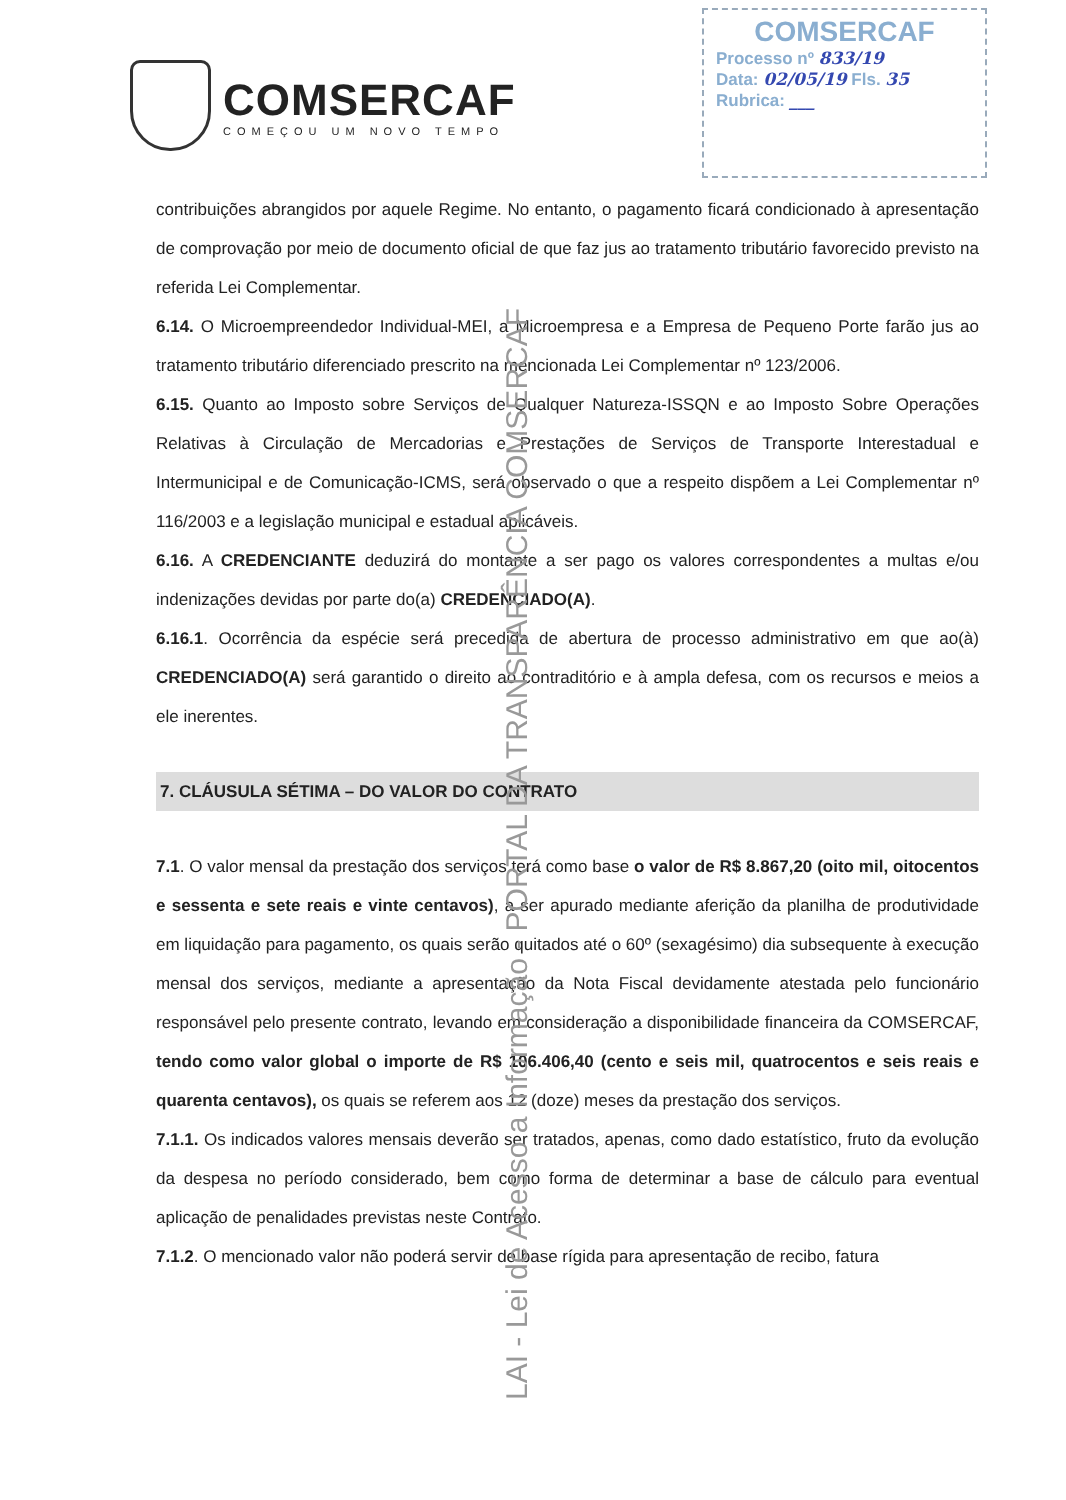COMSERCAF
COMEÇOU UM NOVO TEMPO
COMSERCAF
Processo nº 833/19
Data: 02/05/19 Fls. 35
Rubrica: ___
contribuições abrangidos por aquele Regime. No entanto, o pagamento ficará condicionado à apresentação de comprovação por meio de documento oficial de que faz jus ao tratamento tributário favorecido previsto na referida Lei Complementar.
6.14. O Microempreendedor Individual-MEI, a Microempresa e a Empresa de Pequeno Porte farão jus ao tratamento tributário diferenciado prescrito na mencionada Lei Complementar nº 123/2006.
6.15. Quanto ao Imposto sobre Serviços de Qualquer Natureza-ISSQN e ao Imposto Sobre Operações Relativas à Circulação de Mercadorias e Prestações de Serviços de Transporte Interestadual e Intermunicipal e de Comunicação-ICMS, será observado o que a respeito dispõem a Lei Complementar nº 116/2003 e a legislação municipal e estadual aplicáveis.
6.16. A CREDENCIANTE deduzirá do montante a ser pago os valores correspondentes a multas e/ou indenizações devidas por parte do(a) CREDENCIADO(A).
6.16.1. Ocorrência da espécie será precedida de abertura de processo administrativo em que ao(à) CREDENCIADO(A) será garantido o direito ao contraditório e à ampla defesa, com os recursos e meios a ele inerentes.
7. CLÁUSULA SÉTIMA – DO VALOR DO CONTRATO
7.1. O valor mensal da prestação dos serviços terá como base o valor de R$ 8.867,20 (oito mil, oitocentos e sessenta e sete reais e vinte centavos), a ser apurado mediante aferição da planilha de produtividade em liquidação para pagamento, os quais serão quitados até o 60º (sexagésimo) dia subsequente à execução mensal dos serviços, mediante a apresentação da Nota Fiscal devidamente atestada pelo funcionário responsável pelo presente contrato, levando em consideração a disponibilidade financeira da COMSERCAF, tendo como valor global o importe de R$ 106.406,40 (cento e seis mil, quatrocentos e seis reais e quarenta centavos), os quais se referem aos 12 (doze) meses da prestação dos serviços.
7.1.1. Os indicados valores mensais deverão ser tratados, apenas, como dado estatístico, fruto da evolução da despesa no período considerado, bem como forma de determinar a base de cálculo para eventual aplicação de penalidades previstas neste Contrato.
7.1.2. O mencionado valor não poderá servir de base rígida para apresentação de recibo, fatura
LAI - Lei de Acesso a Informação - PORTAL DA TRANSPARÊNCIA COMSERCAF